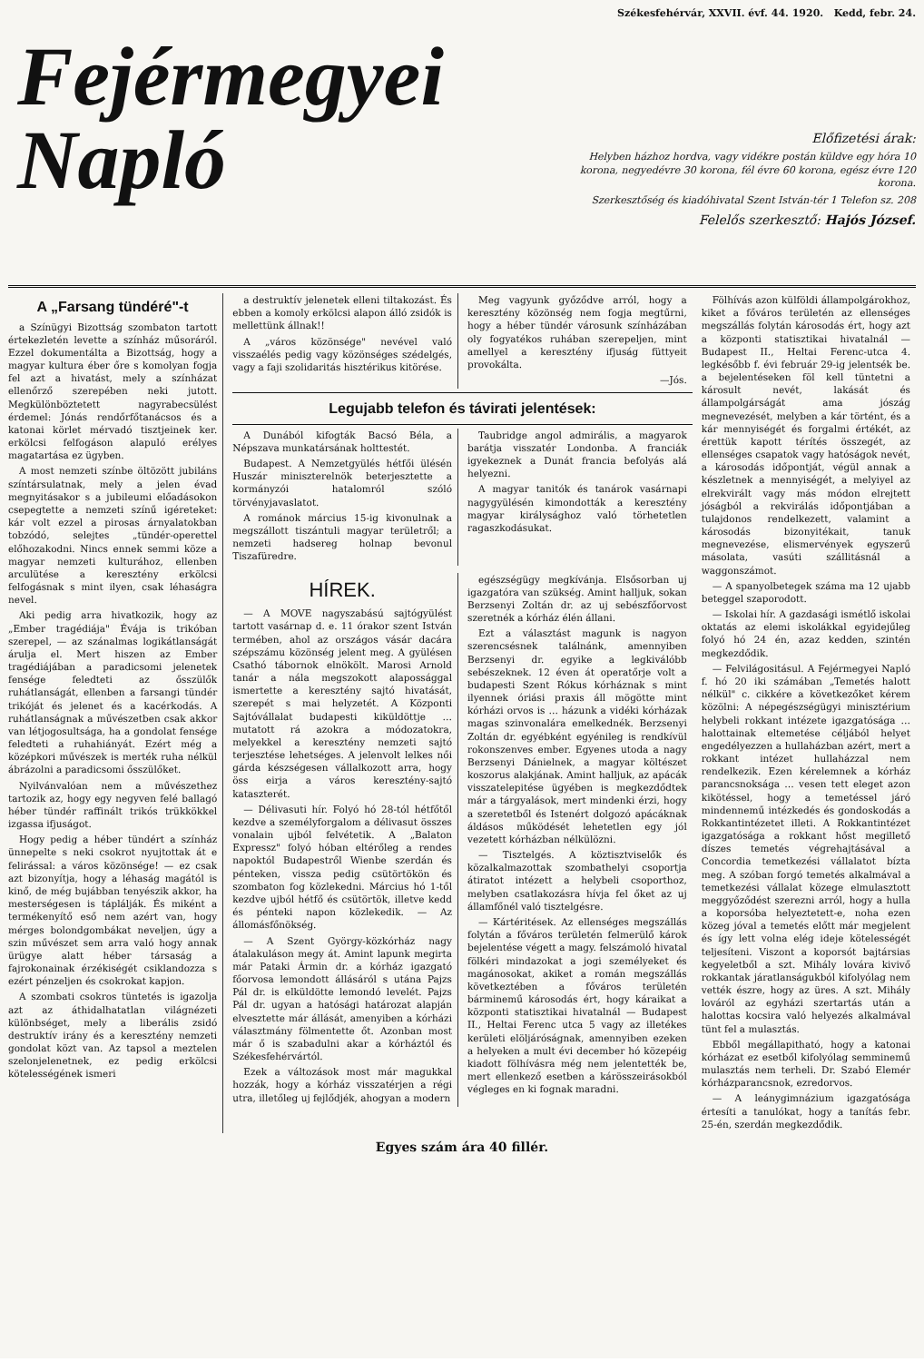Fejérmegyei
Napló
Székesfehérvár, XXVII. évf. 44. 1920. Kedd, febr. 24.
Előfizetési árak:
Helyben házhoz hordva, vagy vidékre postán küldve egy hóra 10 korona, negyedévre 30 korona, fél évre 60 korona, egész évre 120 korona.
Szerkesztőség és kiadóhivatal Szent István-tér 1 Telefon sz. 208
Felelős szerkesztő: Hajós József.
A „Farsang tündéré"-t
a Színügyi Bizottság szombaton tartott értekezletén levette a színház műsoráról. Ezzel dokumentálta a Bizottság, hogy a magyar kultura éber őre s komolyan fogja fel azt a hivatást, mely a színházat ellenőrző szerepében neki jutott. Megkülönböztetett nagyrabecsülést érdemel: Jónás rendőrfőtanácsos és a katonai körlet mérvadó tisztjeinek ker. erkölcsi felfogáson alapuló erélyes magatartása ez ügyben.
A most nemzeti színbe öltözött jubiláns színtársulatnak, mely a jelen évad megnyitásakor s a jubileumi előadásokon csepegtette a nemzeti színű igéreteket: kár volt ezzel a pirosas árnyalatokban tobzódó, selejtes „tündér-operettel előhozakodni. Nincs ennek semmi köze a magyar nemzeti kulturához, ellenben arculütése a keresztény erkölcsi felfogásnak s mint ilyen, csak léhaságra nevel.
Aki pedig arra hivatkozik, hogy az „Ember tragédiája" Évája is trikóban szerepel, — az szánalmas logikátlanságát árulja el. Mert hiszen az Ember tragédiájában a paradicsomi jelenetek fensége feledteti az ősszülők ruhátlanságát, ellenben a farsangi tündér trikóját és jelenet és a kacérkodás. A ruhátlanságnak a művészetben csak akkor van létjogosultsága, ha a gondolat fensége feledteti a ruhahiányát. Ezért még a középkori művészek is merték ruha nélkül ábrázolni a paradicsomi ősszülőket.
Nyilvánvalóan nem a művészethez tartozik az, hogy egy negyven felé ballagó héber tündér raffinált trikós trükkökkel izgassa ifjuságot.
Hogy pedig a héber tündért a színház ünnepelte s neki csokrot nyujtottak át e felirással: a város közönsége! — ez csak azt bizonyítja, hogy a léhaság magától is kinő, de még bujábban tenyészik akkor, ha mesterségesen is táplálják. És miként a termékenyítő eső nem azért van, hogy mérges bolondgombákat neveljen, úgy a szin művészet sem arra való hogy annak ürügye alatt héber társaság a fajrokonainak érzékiségét csiklandozza s ezért pénzeljen és csokrokat kapjon.
A szombati csokros tüntetés is igazolja azt az áthidalhatatlan világnézeti különbséget, mely a liberális zsidó destruktív irány és a keresztény nemzeti gondolat közt van. Az tapsol a meztelen szelonjelenetnek, ez pedig erkölcsi kötelességének ismeri
a destruktív jelenetek elleni tiltakozást. És ebben a komoly erkölcsi alapon álló zsidók is mellettünk állnak!!
A „város közönsége" nevével való visszaélés pedig vagy közönséges szédelgés, vagy a faji szolidaritás hisztérikus kitörése.
Meg vagyunk győződve arról, hogy a keresztény közönség nem fogja megtűrni, hogy a héber tündér városunk színházában oly fogyatékos ruhában szerepeljen, mint amellyel a keresztény ifjuság füttyeit provokálta.
—Jós.
Legujabb telefon és távirati jelentések:
A Dunából kifogták Bacsó Béla, a Népszava munkatársának holttestét.
Budapest. A Nemzetgyülés hétfői ülésén Huszár miniszterelnök beterjesztette a kormányzói hatalomról szóló törvényjavaslatot.
A románok március 15-ig kivonulnak a megszállott tiszántuli magyar területről; a nemzeti hadsereg holnap bevonul Tiszafüredre.
Taubridge angol admirális, a magyarok barátja visszatér Londonba. A franciák igyekeznek a Dunát francia befolyás alá helyezni.
A magyar tanitók és tanárok vasárnapi nagygyülésén kimondották a keresztény magyar királysághoz való törhetetlen ragaszkodásukat.
HÍREK.
— A MOVE nagyszabású sajtógyülést tartott vasárnap d. e. 11 órakor szent István termében, ahol az országos vásár dacára szépszámu közönség jelent meg. A gyülésen Csathó tábornok elnökölt. Marosi Arnold tanár a nála megszokott alapossággal ismertette a keresztény sajtó hivatását, szerepét s mai helyzetét. A Központi Sajtóvállalat budapesti kiküldöttje … mutatott rá azokra a módozatokra, melyekkel a keresztény nemzeti sajtó terjesztése lehetséges. A jelenvolt lelkes női gárda készségesen vállalkozott arra, hogy öss eirja a város keresztény-sajtó kataszterét.
— Délivasuti hír. Folyó hó 28-tól hétfőtől kezdve a személyforgalom a délivasut összes vonalain ujból felvétetik. A „Balaton Expressz" folyó hóban eltérőleg a rendes napoktól Budapestről Wienbe szerdán és pénteken, vissza pedig csütörtökön és szombaton fog közlekedni. Március hó 1-től kezdve ujból hétfő és csütörtök, illetve kedd és pénteki napon közlekedik. — Az állomásfőnökség.
— A Szent György-közkórház nagy átalakuláson megy át. Amint lapunk megirta már Pataki Ármin dr. a kórház igazgató főorvosa lemondott állásáról s utána Pajzs Pál dr. is elküldötte lemondó levelét. Pajzs Pál dr. ugyan a hatósági határozat alapján elvesztette már állását, amenyiben a kórházi választmány fölmentette őt. Azonban most már ő is szabadulni akar a kórháztól és Székesfehérvártól.
Ezek a változások most már magukkal hozzák, hogy a kórház visszatérjen a régi utra, illetőleg uj fejlődjék, ahogyan a modern
egészségügy megkívánja. Elsősorban uj igazgatóra van szükség. Amint halljuk, sokan Berzsenyi Zoltán dr. az uj sebészfőorvost szeretnék a kórház élén állani.
Ezt a választást magunk is nagyon szerencsésnek találnánk, amennyiben Berzsenyi dr. egyike a legkiválóbb sebészeknek. 12 éven át operatőrje volt a budapesti Szent Rókus kórháznak s mint ilyennek óriási praxis áll mögötte mint kórházi orvos is … házunk a vidéki kórházak magas szinvonalára emelkednék. Berzsenyi Zoltán dr. egyébként egyénileg is rendkívül rokonszenves ember. Egyenes utoda a nagy Berzsenyi Dánielnek, a magyar költészet koszorus alakjának. Amint halljuk, az apácák visszatelepitése ügyében is megkezdődtek már a tárgyalások, mert mindenki érzi, hogy a szeretetből és Istenért dolgozó apácáknak áldásos működését lehetetlen egy jól vezetett kórházban nélkülözni.
— Tisztelgés. A köztisztviselők és közalkalmazottak szombathelyi csoportja átiratot intézett a helybeli csoporthoz, melyben csatlakozásra hívja fel őket az uj államfőnél való tisztelgésre.
— Kártéritések. Az ellenséges megszállás folytán a főváros területén felmerülő károk bejelentése végett a magy. felszámoló hivatal fölkéri mindazokat a jogi személyeket és magánosokat, akiket a román megszállás következtében a főváros területén bárminemű károsodás ért, hogy káraikat a központi statisztikai hivatalnál — Budapest II., Heltai Ferenc utca 5 vagy az illetékes kerületi elöljáróságnak, amennyiben ezeken a helyeken a mult évi december hó közepéig kiadott fölhívásra még nem jelentették be, mert ellenkező esetben a kárösszeirásokból végleges en ki fognak maradni.
Fölhívás azon külföldi állampolgárokhoz, kiket a főváros területén az ellenséges megszállás folytán károsodás ért, hogy azt a központi statisztikai hivatalnál — Budapest II., Heltai Ferenc-utca 4. legkésőbb f. évi február 29-ig jelentsék be. a bejelentéseken föl kell tüntetni a károsult nevét, lakását és állampolgárságát ama jószág megnevezését, melyben a kár történt, és a kár mennyiségét és forgalmi értékét, az érettük kapott térítés összegét, az ellenséges csapatok vagy hatóságok nevét, a károsodás időpontját, végül annak a készletnek a mennyiségét, a melyiyel az elrekvirált vagy más módon elrejtett jóságból a rekvirálás időpontjában a tulajdonos rendelkezett, valamint a károsodás bizonyitékait, tanuk megnevezése, elismervények egyszerű másolata, vasúti szállitásnál a waggonszámot.
— A spanyolbetegek száma ma 12 ujabb beteggel szaporodott.
— Iskolai hír. A gazdasági ismétlő iskolai oktatás az elemi iskolákkal egyidejűleg folyó hó 24 én, azaz kedden, szintén megkezdődik.
— Felvilágositásul. A Fejérmegyei Napló f. hó 20 iki számában „Temetés halott nélkül" c. cikkére a következőket kérem közölni: A népegészségügyi minisztérium helybeli rokkant intézete igazgatósága … halottainak eltemetése céljából helyet engedélyezzen a hullaházban azért, mert a rokkant intézet hullaházzal nem rendelkezik. Ezen kérelemnek a kórház parancsnoksága … vesen tett eleget azon kikötéssel, hogy a temetéssel járó mindennemű intézkedés és gondoskodás a Rokkantintézetet illeti. A Rokkantintézet igazgatósága a rokkant hőst megillető díszes temetés végrehajtásával a Concordia temetkezési vállalatot bízta meg. A szóban forgó temetés alkalmával a temetkezési vállalat közege elmulasztott meggyőződést szerezni arról, hogy a hulla a koporsóba helyeztetett-e, noha ezen közeg jóval a temetés előtt már megjelent és így lett volna elég ideje kötelességét teljesíteni. Viszont a koporsót bajtársias kegyeletből a szt. Mihály lovára kivivő rokkantak járatlanságukból kifolyólag nem vették észre, hogy az üres. A szt. Mihály lováról az egyházi szertartás után a halottas kocsira való helyezés alkalmával tünt fel a mulasztás.
Ebből megállapitható, hogy a katonai kórházat ez esetből kifolyólag semminemű mulasztás nem terheli. Dr. Szabó Elemér kórházparancsnok, ezredorvos.
— A leánygimnázium igazgatósága értesíti a tanulókat, hogy a tanítás febr. 25-én, szerdán megkezdődik.
Egyes szám ára 40 fillér.